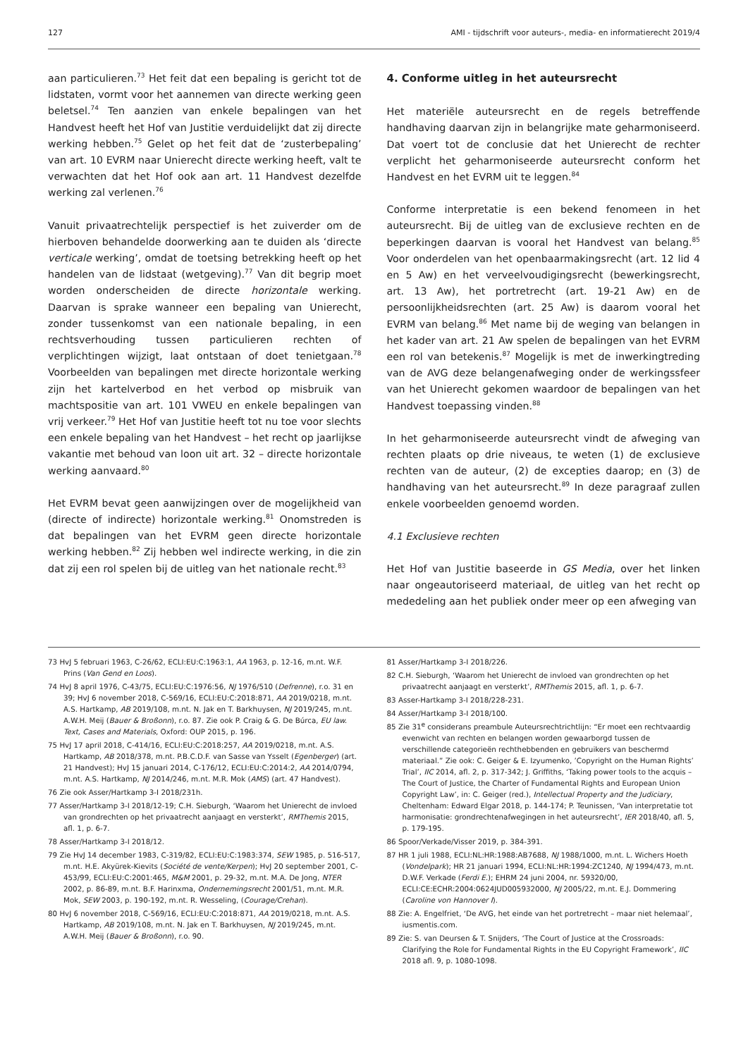127 AMI - tijdschrift voor auteurs-, media- en informatierecht 2019/4
aan particulieren.<sup>73</sup> Het feit dat een bepaling is gericht tot de lidstaten, vormt voor het aannemen van directe werking geen beletsel.<sup>74</sup> Ten aanzien van enkele bepalingen van het Handvest heeft het Hof van Justitie verduidelijkt dat zij directe werking hebben.<sup>75</sup> Gelet op het feit dat de ‘zusterbepaling’ van art. 10 EVRM naar Unierecht directe werking heeft, valt te verwachten dat het Hof ook aan art. 11 Handvest dezelfde werking zal verlenen.<sup>76</sup>
Vanuit privaatrechtelijk perspectief is het zuiverder om de hierboven behandelde doorwerking aan te duiden als ‘directe verticale werking’, omdat de toetsing betrekking heeft op het handelen van de lidstaat (wetgeving).<sup>77</sup> Van dit begrip moet worden onderscheiden de directe horizontale werking. Daarvan is sprake wanneer een bepaling van Unierecht, zonder tussenkomst van een nationale bepaling, in een rechtsverhouding tussen particulieren rechten of verplichtingen wijzigt, laat ontstaan of doet tenietgaan.<sup>78</sup> Voorbeelden van bepalingen met directe horizontale werking zijn het kartelverbod en het verbod op misbruik van machtspositie van art. 101 VWEU en enkele bepalingen van vrij verkeer.<sup>79</sup> Het Hof van Justitie heeft tot nu toe voor slechts een enkele bepaling van het Handvest – het recht op jaarlijkse vakantie met behoud van loon uit art. 32 – directe horizontale werking aanvaard.<sup>80</sup>
Het EVRM bevat geen aanwijzingen over de mogelijkheid van (directe of indirecte) horizontale werking.<sup>81</sup> Onomstreden is dat bepalingen van het EVRM geen directe horizontale werking hebben.<sup>82</sup> Zij hebben wel indirecte werking, in die zin dat zij een rol spelen bij de uitleg van het nationale recht.<sup>83</sup>
4. Conforme uitleg in het auteursrecht
Het materiële auteursrecht en de regels betreffende handhaving daarvan zijn in belangrijke mate geharmoniseerd. Dat voert tot de conclusie dat het Unierecht de rechter verplicht het geharmoniseerde auteursrecht conform het Handvest en het EVRM uit te leggen.<sup>84</sup>
Conforme interpretatie is een bekend fenomeen in het auteursrecht. Bij de uitleg van de exclusieve rechten en de beperkingen daarvan is vooral het Handvest van belang.<sup>85</sup> Voor onderdelen van het openbaarmakingsrecht (art. 12 lid 4 en 5 Aw) en het verveelvoudigingsrecht (bewerkingsrecht, art. 13 Aw), het portretrecht (art. 19-21 Aw) en de persoonlijkheidsrechten (art. 25 Aw) is daarom vooral het EVRM van belang.<sup>86</sup> Met name bij de weging van belangen in het kader van art. 21 Aw spelen de bepalingen van het EVRM een rol van betekenis.<sup>87</sup> Mogelijk is met de inwerkingtreding van de AVG deze belangenafweging onder de werkingssfeer van het Unierecht gekomen waardoor de bepalingen van het Handvest toepassing vinden.<sup>88</sup>
In het geharmoniseerde auteursrecht vindt de afweging van rechten plaats op drie niveaus, te weten (1) de exclusieve rechten van de auteur, (2) de excepties daarop; en (3) de handhaving van het auteursrecht.<sup>89</sup> In deze paragraaf zullen enkele voorbeelden genoemd worden.
4.1 Exclusieve rechten
Het Hof van Justitie baseerde in GS Media, over het linken naar ongeautoriseerd materiaal, de uitleg van het recht op mededeling aan het publiek onder meer op een afweging van
73 HvJ 5 februari 1963, C-26/62, ECLI:EU:C:1963:1, AA 1963, p. 12-16, m.nt. W.F. Prins (Van Gend en Loos).
74 HvJ 8 april 1976, C-43/75, ECLI:EU:C:1976:56, NJ 1976/510 (Defrenne), r.o. 31 en 39; HvJ 6 november 2018, C-569/16, ECLI:EU:C:2018:871, AA 2019/0218, m.nt. A.S. Hartkamp, AB 2019/108, m.nt. N. Jak en T. Barkhuysen, NJ 2019/245, m.nt. A.W.H. Meij (Bauer & Broßonn), r.o. 87. Zie ook P. Craig & G. De Búrca, EU law. Text, Cases and Materials, Oxford: OUP 2015, p. 196.
75 HvJ 17 april 2018, C-414/16, ECLI:EU:C:2018:257, AA 2019/0218, m.nt. A.S. Hartkamp, AB 2018/378, m.nt. P.B.C.D.F. van Sasse van Ysselt (Egenberger) (art. 21 Handvest); HvJ 15 januari 2014, C-176/12, ECLI:EU:C:2014:2, AA 2014/0794, m.nt. A.S. Hartkamp, NJ 2014/246, m.nt. M.R. Mok (AMS) (art. 47 Handvest).
76 Zie ook Asser/Hartkamp 3-I 2018/231h.
77 Asser/Hartkamp 3-I 2018/12-19; C.H. Sieburgh, ‘Waarom het Unierecht de invloed van grondrechten op het privaatrecht aanjaagt en versterkt’, RMThemis 2015, afl. 1, p. 6-7.
78 Asser/Hartkamp 3-I 2018/12.
79 Zie HvJ 14 december 1983, C-319/82, ECLI:EU:C:1983:374, SEW 1985, p. 516-517, m.nt. H.E. Akyürek-Kievits (Société de vente/Kerpen); HvJ 20 september 2001, C-453/99, ECLI:EU:C:2001:465, M&M 2001, p. 29-32, m.nt. M.A. De Jong, NTER 2002, p. 86-89, m.nt. B.F. Harinxma, Ondernemingsrecht 2001/51, m.nt. M.R. Mok, SEW 2003, p. 190-192, m.nt. R. Wesseling, (Courage/Crehan).
80 HvJ 6 november 2018, C-569/16, ECLI:EU:C:2018:871, AA 2019/0218, m.nt. A.S. Hartkamp, AB 2019/108, m.nt. N. Jak en T. Barkhuysen, NJ 2019/245, m.nt. A.W.H. Meij (Bauer & Broßonn), r.o. 90.
81 Asser/Hartkamp 3-I 2018/226.
82 C.H. Sieburgh, ‘Waarom het Unierecht de invloed van grondrechten op het privaatrecht aanjaagt en versterkt’, RMThemis 2015, afl. 1, p. 6-7.
83 Asser-Hartkamp 3-I 2018/228-231.
84 Asser/Hartkamp 3-I 2018/100.
85 Zie 31<sup>e</sup> considerans preambule Auteursrechtrichtlijn: “Er moet een rechtvaardig evenwicht van rechten en belangen worden gewaarborgd tussen de verschillende categorieën rechthebbenden en gebruikers van beschermd materiaal.” Zie ook: C. Geiger & E. Izyumenko, ’Copyright on the Human Rights’ Trial’, IIC 2014, afl. 2, p. 317-342; J. Griffiths, ‘Taking power tools to the acquis – The Court of Justice, the Charter of Fundamental Rights and European Union Copyright Law’, in: C. Geiger (red.), Intellectual Property and the Judiciary, Cheltenham: Edward Elgar 2018, p. 144-174; P. Teunissen, ‘Van interpretatie tot harmonisatie: grondrechtenafwegingen in het auteursrecht’, IER 2018/40, afl. 5, p. 179-195.
86 Spoor/Verkade/Visser 2019, p. 384-391.
87 HR 1 juli 1988, ECLI:NL:HR:1988:AB7688, NJ 1988/1000, m.nt. L. Wichers Hoeth (Vondelpark); HR 21 januari 1994, ECLI:NL:HR:1994:ZC1240, NJ 1994/473, m.nt. D.W.F. Verkade (Ferdi E.); EHRM 24 juni 2004, nr. 59320/00, ECLI:CE:ECHR:2004:0624JUD005932000, NJ 2005/22, m.nt. E.J. Dommering (Caroline von Hannover I).
88 Zie: A. Engelfriet, ‘De AVG, het einde van het portretrecht – maar niet helemaal’, iusmentis.com.
89 Zie: S. van Deursen & T. Snijders, ‘The Court of Justice at the Crossroads: Clarifying the Role for Fundamental Rights in the EU Copyright Framework’, IIC 2018 afl. 9, p. 1080-1098.